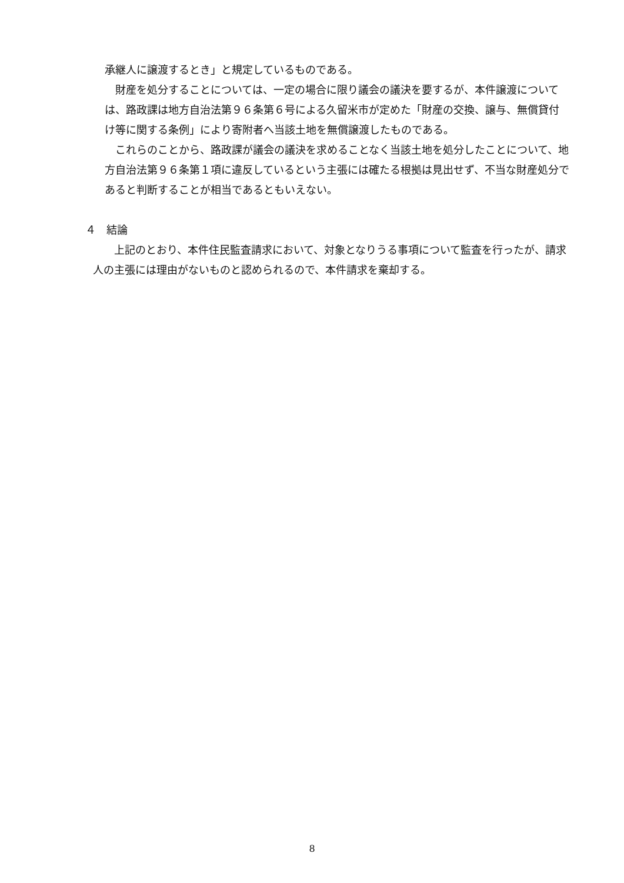承継人に譲渡するとき」と規定しているものである。
　財産を処分することについては、一定の場合に限り議会の議決を要するが、本件譲渡については、路政課は地方自治法第９６条第６号による久留米市が定めた「財産の交換、譲与、無償貸付け等に関する条例」により寄附者へ当該土地を無償譲渡したものである。
　これらのことから、路政課が議会の議決を求めることなく当該土地を処分したことについて、地方自治法第９６条第１項に違反しているという主張には確たる根拠は見出せず、不当な財産処分であると判断することが相当であるともいえない。
４　結論
　　上記のとおり、本件住民監査請求において、対象となりうる事項について監査を行ったが、請求人の主張には理由がないものと認められるので、本件請求を棄却する。
8